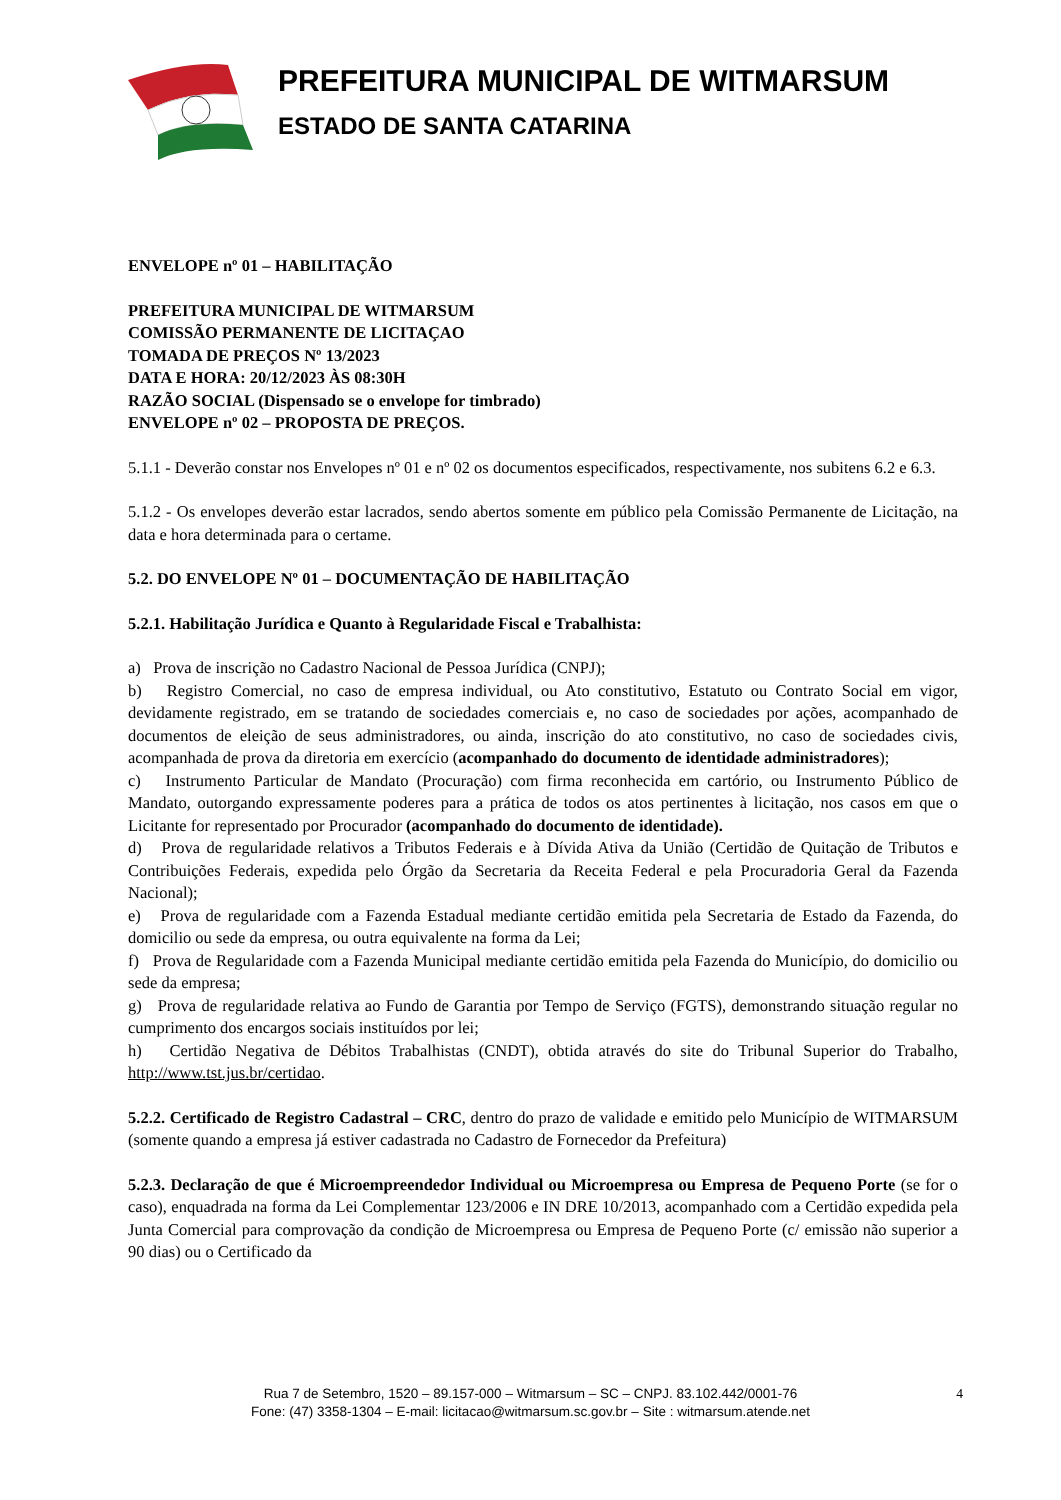PREFEITURA MUNICIPAL DE WITMARSUM
ESTADO DE SANTA CATARINA
ENVELOPE nº 01 – HABILITAÇÃO
PREFEITURA MUNICIPAL DE WITMARSUM
COMISSÃO PERMANENTE DE LICITAÇAO
TOMADA DE PREÇOS Nº 13/2023
DATA E HORA: 20/12/2023 ÀS 08:30H
RAZÃO SOCIAL (Dispensado se o envelope for timbrado)
ENVELOPE nº 02 – PROPOSTA DE PREÇOS.
5.1.1 - Deverão constar nos Envelopes nº 01 e nº 02 os documentos especificados, respectivamente, nos subitens 6.2 e 6.3.
5.1.2 - Os envelopes deverão estar lacrados, sendo abertos somente em público pela Comissão Permanente de Licitação, na data e hora determinada para o certame.
5.2. DO ENVELOPE Nº 01 – DOCUMENTAÇÃO DE HABILITAÇÃO
5.2.1. Habilitação Jurídica e Quanto à Regularidade Fiscal e Trabalhista:
a) Prova de inscrição no Cadastro Nacional de Pessoa Jurídica (CNPJ);
b) Registro Comercial, no caso de empresa individual, ou Ato constitutivo, Estatuto ou Contrato Social em vigor, devidamente registrado, em se tratando de sociedades comerciais e, no caso de sociedades por ações, acompanhado de documentos de eleição de seus administradores, ou ainda, inscrição do ato constitutivo, no caso de sociedades civis, acompanhada de prova da diretoria em exercício (acompanhado do documento de identidade administradores);
c) Instrumento Particular de Mandato (Procuração) com firma reconhecida em cartório, ou Instrumento Público de Mandato, outorgando expressamente poderes para a prática de todos os atos pertinentes à licitação, nos casos em que o Licitante for representado por Procurador (acompanhado do documento de identidade).
d) Prova de regularidade relativos a Tributos Federais e à Dívida Ativa da União (Certidão de Quitação de Tributos e Contribuições Federais, expedida pelo Órgão da Secretaria da Receita Federal e pela Procuradoria Geral da Fazenda Nacional);
e) Prova de regularidade com a Fazenda Estadual mediante certidão emitida pela Secretaria de Estado da Fazenda, do domicilio ou sede da empresa, ou outra equivalente na forma da Lei;
f) Prova de Regularidade com a Fazenda Municipal mediante certidão emitida pela Fazenda do Município, do domicilio ou sede da empresa;
g) Prova de regularidade relativa ao Fundo de Garantia por Tempo de Serviço (FGTS), demonstrando situação regular no cumprimento dos encargos sociais instituídos por lei;
h) Certidão Negativa de Débitos Trabalhistas (CNDT), obtida através do site do Tribunal Superior do Trabalho, http://www.tst.jus.br/certidao.
5.2.2. Certificado de Registro Cadastral – CRC, dentro do prazo de validade e emitido pelo Município de WITMARSUM (somente quando a empresa já estiver cadastrada no Cadastro de Fornecedor da Prefeitura)
5.2.3. Declaração de que é Microempreendedor Individual ou Microempresa ou Empresa de Pequeno Porte (se for o caso), enquadrada na forma da Lei Complementar 123/2006 e IN DRE 10/2013, acompanhado com a Certidão expedida pela Junta Comercial para comprovação da condição de Microempresa ou Empresa de Pequeno Porte (c/ emissão não superior a 90 dias) ou o Certificado da
4
Rua 7 de Setembro, 1520 – 89.157-000 – Witmarsum – SC – CNPJ. 83.102.442/0001-76
Fone: (47) 3358-1304 – E-mail: licitacao@witmarsum.sc.gov.br – Site : witmarsum.atende.net